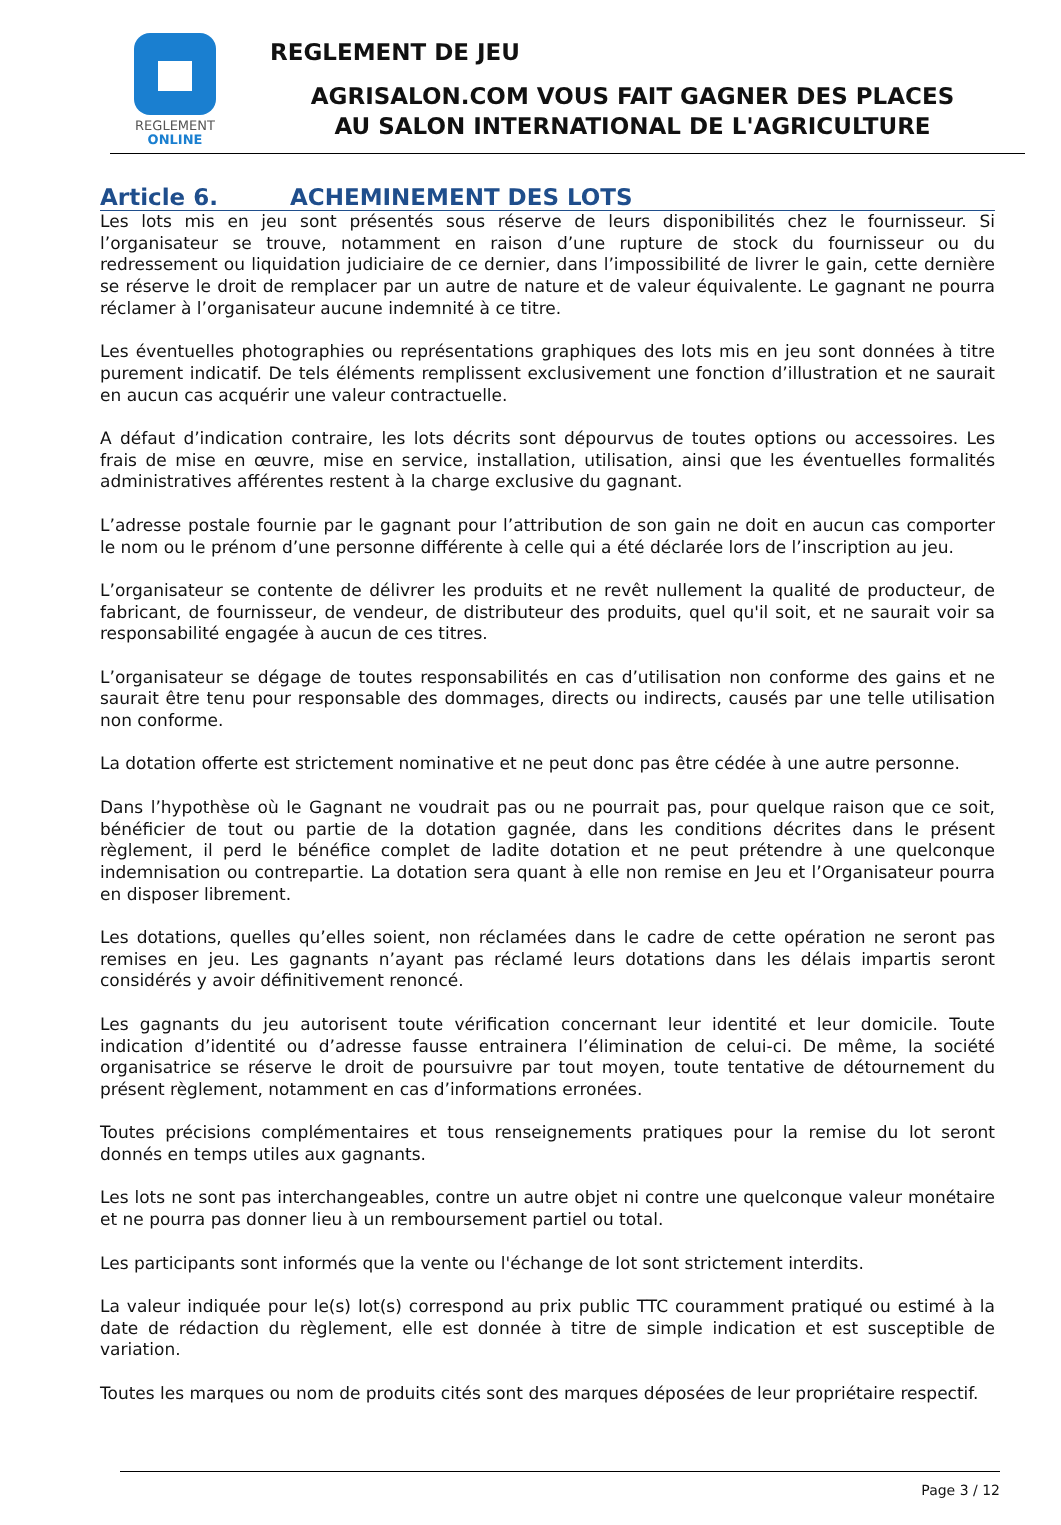REGLEMENT
ONLINE
REGLEMENT DE JEU
AGRISALON.COM VOUS FAIT GAGNER DES PLACES
AU SALON INTERNATIONAL DE L'AGRICULTURE
Article 6. ACHEMINEMENT DES LOTS
Les lots mis en jeu sont présentés sous réserve de leurs disponibilités chez le fournisseur. Si l’organisateur se trouve, notamment en raison d’une rupture de stock du fournisseur ou du redressement ou liquidation judiciaire de ce dernier, dans l’impossibilité de livrer le gain, cette dernière se réserve le droit de remplacer par un autre de nature et de valeur équivalente. Le gagnant ne pourra réclamer à l’organisateur aucune indemnité à ce titre.
Les éventuelles photographies ou représentations graphiques des lots mis en jeu sont données à titre purement indicatif. De tels éléments remplissent exclusivement une fonction d’illustration et ne saurait en aucun cas acquérir une valeur contractuelle.
A défaut d’indication contraire, les lots décrits sont dépourvus de toutes options ou accessoires. Les frais de mise en œuvre, mise en service, installation, utilisation, ainsi que les éventuelles formalités administratives afférentes restent à la charge exclusive du gagnant.
L’adresse postale fournie par le gagnant pour l’attribution de son gain ne doit en aucun cas comporter le nom ou le prénom d’une personne différente à celle qui a été déclarée lors de l’inscription au jeu.
L’organisateur se contente de délivrer les produits et ne revêt nullement la qualité de producteur, de fabricant, de fournisseur, de vendeur, de distributeur des produits, quel qu'il soit, et ne saurait voir sa responsabilité engagée à aucun de ces titres.
L’organisateur se dégage de toutes responsabilités en cas d’utilisation non conforme des gains et ne saurait être tenu pour responsable des dommages, directs ou indirects, causés par une telle utilisation non conforme.
La dotation offerte est strictement nominative et ne peut donc pas être cédée à une autre personne.
Dans l’hypothèse où le Gagnant ne voudrait pas ou ne pourrait pas, pour quelque raison que ce soit, bénéficier de tout ou partie de la dotation gagnée, dans les conditions décrites dans le présent règlement, il perd le bénéfice complet de ladite dotation et ne peut prétendre à une quelconque indemnisation ou contrepartie. La dotation sera quant à elle non remise en Jeu et l’Organisateur pourra en disposer librement.
Les dotations, quelles qu’elles soient, non réclamées dans le cadre de cette opération ne seront pas remises en jeu. Les gagnants n’ayant pas réclamé leurs dotations dans les délais impartis seront considérés y avoir définitivement renoncé.
Les gagnants du jeu autorisent toute vérification concernant leur identité et leur domicile. Toute indication d’identité ou d’adresse fausse entrainera l’élimination de celui-ci. De même, la société organisatrice se réserve le droit de poursuivre par tout moyen, toute tentative de détournement du présent règlement, notamment en cas d’informations erronées.
Toutes précisions complémentaires et tous renseignements pratiques pour la remise du lot seront donnés en temps utiles aux gagnants.
Les lots ne sont pas interchangeables, contre un autre objet ni contre une quelconque valeur monétaire et ne pourra pas donner lieu à un remboursement partiel ou total.
Les participants sont informés que la vente ou l'échange de lot sont strictement interdits.
La valeur indiquée pour le(s) lot(s) correspond au prix public TTC couramment pratiqué ou estimé à la date de rédaction du règlement, elle est donnée à titre de simple indication et est susceptible de variation.
Toutes les marques ou nom de produits cités sont des marques déposées de leur propriétaire respectif.
Page 3 / 12